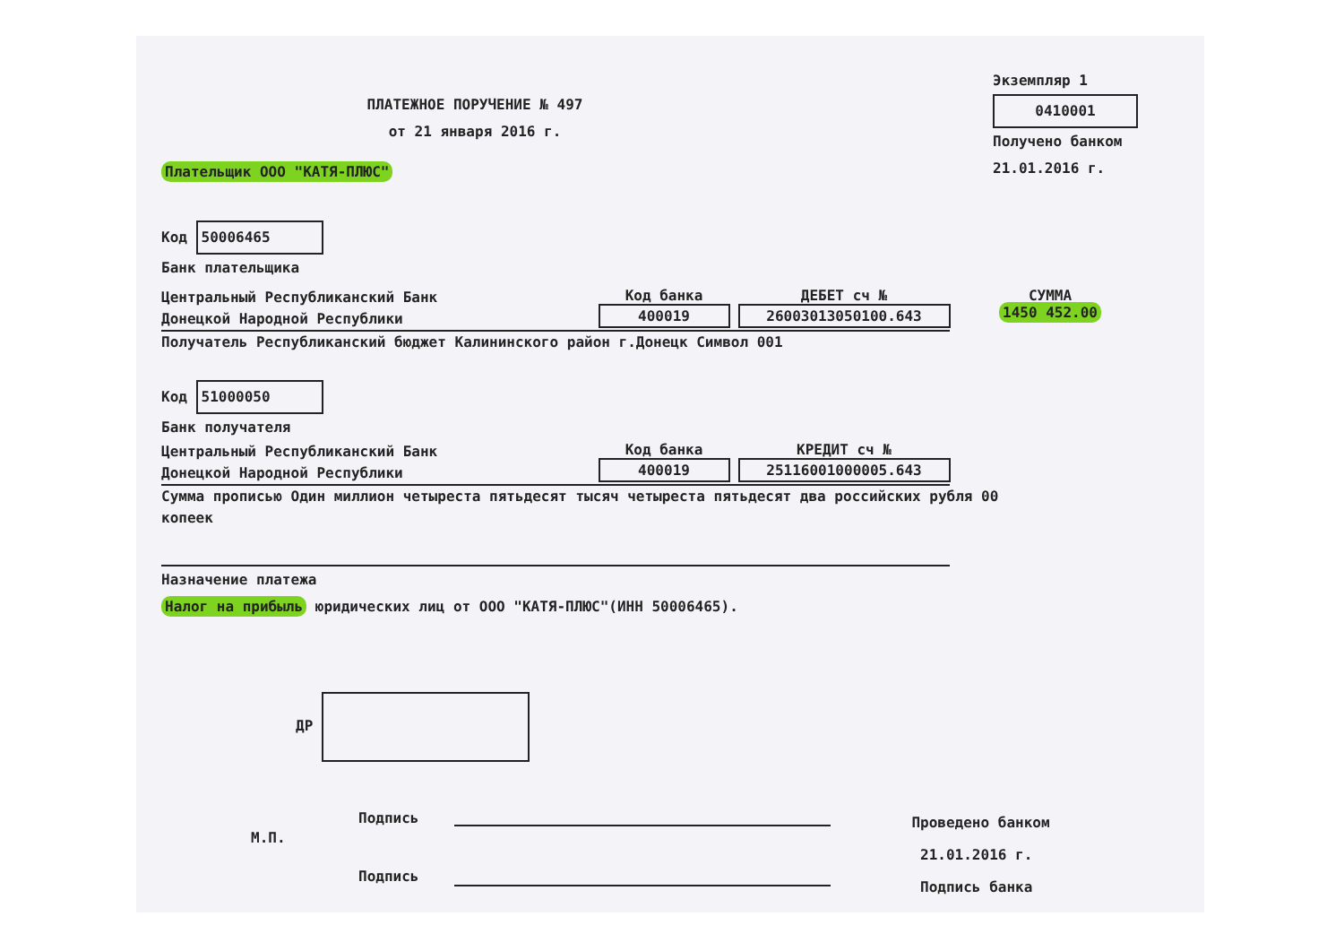Экземпляр 1
0410001
Получено банком
21.01.2016 г.
ПЛАТЕЖНОЕ ПОРУЧЕНИЕ № 497
от 21 января 2016 г.
Плательщик ООО "КАТЯ-ПЛЮС"
Код 50006465
Банк плательщика
Центральный Республиканский Банк
Донецкой Народной Республики
Код банка
400019
ДЕБЕТ сч №
26003013050100.643
СУММА
1450 452.00
Получатель Республиканский бюджет Калининского район г.Донецк Символ 001
Код 51000050
Банк получателя
Центральный Республиканский Банк
Донецкой Народной Республики
Код банка
400019
КРЕДИТ сч №
25116001000005.643
Сумма прописью Один миллион четыреста пятьдесят тысяч четыреста пятьдесят два российских рубля 00 копеек
Назначение платежа
Налог на прибыль юридических лиц от ООО "КАТЯ-ПЛЮС"(ИНН 50006465).
ДР
М.П.
Подпись
Подпись
Проведено банком
21.01.2016 г.
Подпись банка